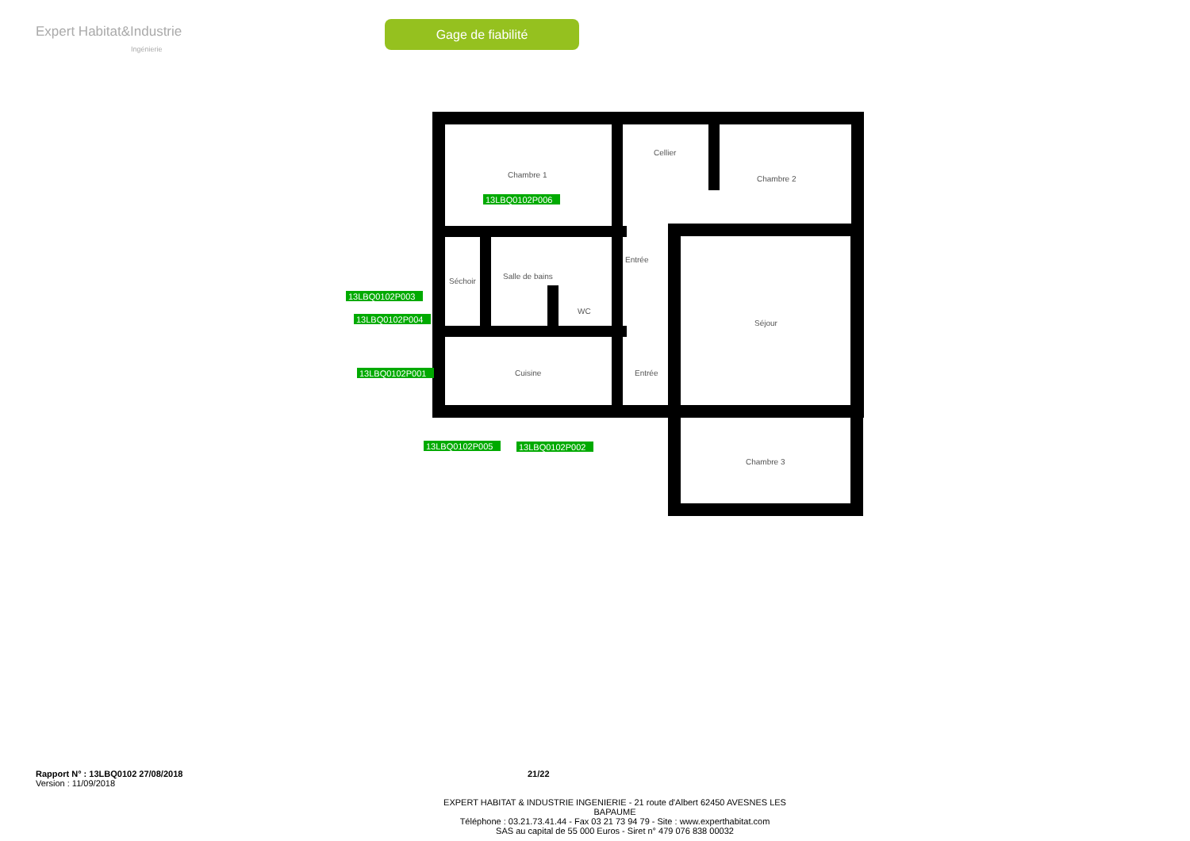Expert Habitat&Industrie
Ingénierie
Gage de fiabilité
Chambre 1
Cellier
Chambre 2
Entrée
Salle de bains
Séchoir
WC
Séjour
Cuisine
Entrée
Chambre 3
13LBQ0102P006
13LBQ0102P003
13LBQ0102P004
13LBQ0102P001
13LBQ0102P005
13LBQ0102P002
Rapport N° : 13LBQ0102 27/08/2018 21/22
Version : 11/09/2018
EXPERT HABITAT & INDUSTRIE INGENIERIE - 21 route d'Albert 62450 AVESNES LES BAPAUME
Téléphone : 03.21.73.41.44 - Fax 03 21 73 94 79 - Site : www.experthabitat.com
SAS au capital de 55 000 Euros - Siret n° 479 076 838 00032